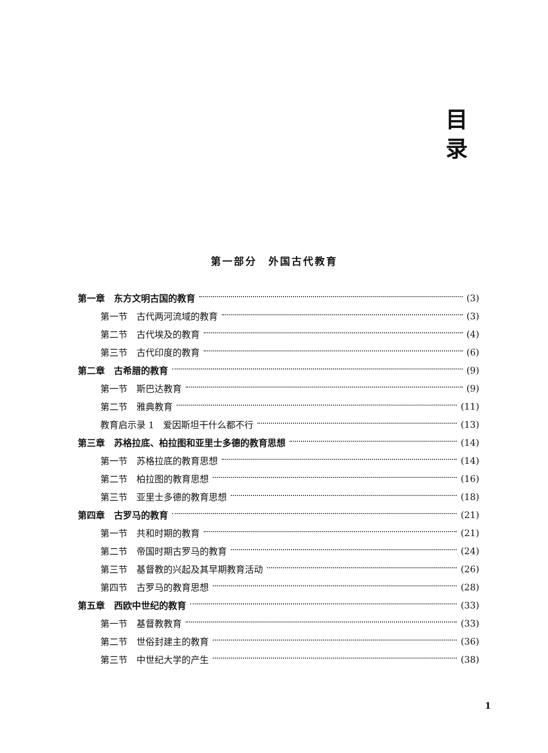目
录
第一部分　外国古代教育
第一章　东方文明古国的教育 (3)
第一节　古代两河流域的教育 (3)
第二节　古代埃及的教育 (4)
第三节　古代印度的教育 (6)
第二章　古希腊的教育 (9)
第一节　斯巴达教育 (9)
第二节　雅典教育 (11)
教育启示录 1　爱因斯坦干什么都不行 (13)
第三章　苏格拉底、柏拉图和亚里士多德的教育思想 (14)
第一节　苏格拉底的教育思想 (14)
第二节　柏拉图的教育思想 (16)
第三节　亚里士多德的教育思想 (18)
第四章　古罗马的教育 (21)
第一节　共和时期的教育 (21)
第二节　帝国时期古罗马的教育 (24)
第三节　基督教的兴起及其早期教育活动 (26)
第四节　古罗马的教育思想 (28)
第五章　西欧中世纪的教育 (33)
第一节　基督教教育 (33)
第二节　世俗封建主的教育 (36)
第三节　中世纪大学的产生 (38)
1